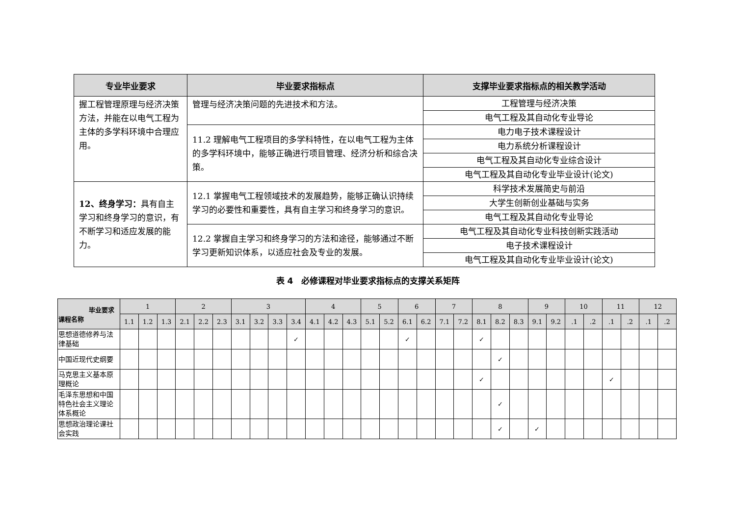| 专业毕业要求 | 毕业要求指标点 | 支撑毕业要求指标点的相关教学活动 |
| --- | --- | --- |
| 握工程管理原理与经济决策方法，并能在以电气工程为主体的多学科环境中合理应用。 | 管理与经济决策问题的先进技术和方法。 | 工程管理与经济决策 |
| | | 电气工程及其自动化专业导论 |
| | 11.2 理解电气工程项目的多学科特性，在以电气工程为主体的多学科环境中，能够正确进行项目管理、经济分析和综合决策。 | 电力电子技术课程设计 |
| | | 电力系统分析课程设计 |
| | | 电气工程及其自动化专业综合设计 |
| | | 电气工程及其自动化专业毕业设计(论文) |
| 12、终身学习： 具有自主学习和终身学习的意识，有不断学习和适应发展的能力。 | 12.1 掌握电气工程领域技术的发展趋势，能够正确认识持续学习的必要性和重要性，具有自主学习和终身学习的意识。 | 科学技术发展简史与前沿 |
| | | 大学生创新创业基础与实务 |
| | | 电气工程及其自动化专业导论 |
| | 12.2 掌握自主学习和终身学习的方法和途径，能够通过不断学习更新知识体系，以适应社会及专业的发展。 | 电气工程及其自动化专业科技创新实践活动 |
| | | 电子技术课程设计 |
| | | 电气工程及其自动化专业毕业设计(论文) |
表 4　必修课程对毕业要求指标点的支撑关系矩阵
| 毕业要求 课程名称 | 1 | | | 2 | | | 3 | | | | 4 | | | 5 | | 6 | | 7 | | 8 | | | 9 | | 10 | | 11 | | 12 | |
| --- | --- | --- | --- | --- | --- | --- | --- | --- | --- | --- | --- | --- | --- | --- | --- | --- | --- | --- | --- | --- | --- | --- | --- | --- | --- | --- | --- | --- | --- | --- |
| | 1.1 | 1.2 | 1.3 | 2.1 | 2.2 | 2.3 | 3.1 | 3.2 | 3.3 | 3.4 | 4.1 | 4.2 | 4.3 | 5.1 | 5.2 | 6.1 | 6.2 | 7.1 | 7.2 | 8.1 | 8.2 | 8.3 | 9.1 | 9.2 | .1 | .2 | .1 | .2 | .1 | .2 |
| 思想道德修养与法律基础 | | | | | | | | | | ✓ | | | | | | ✓ | | | | ✓ | | | | | | | | | | |
| 中国近现代史纲要 | | | | | | | | | | | | | | | | | | | | | ✓ | | | | | | | | | |
| 马克思主义基本原理概论 | | | | | | | | | | | | | | | | | | | | ✓ | | | | | | | ✓ | | | |
| 毛泽东思想和中国特色社会主义理论体系概论 | | | | | | | | | | | | | | | | | | | | | ✓ | | | | | | | | | |
| 思想政治理论课社会实践 | | | | | | | | | | | | | | | | | | | | | ✓ | | ✓ | | | | | | | |